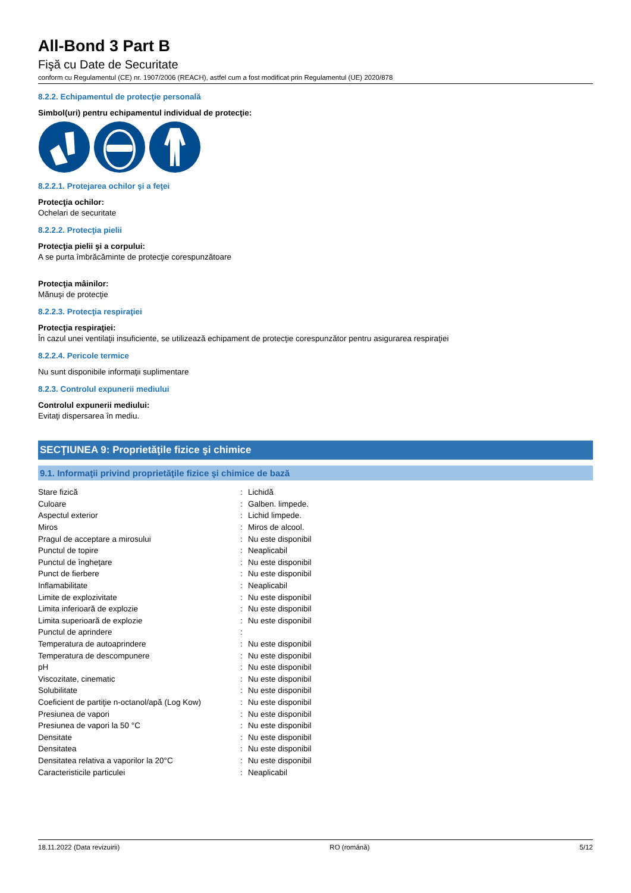All-Bond 3 Part B
Fişă cu Date de Securitate
conform cu Regulamentul (CE) nr. 1907/2006 (REACH), astfel cum a fost modificat prin Regulamentul (UE) 2020/878
8.2.2. Echipamentul de protecţie personală
Simbol(uri) pentru echipamentul individual de protecţie:
8.2.2.1. Protejarea ochilor şi a feţei
Protecţia ochilor:
Ochelari de securitate
8.2.2.2. Protecţia pielii
Protecţia pielii şi a corpului:
A se purta îmbrăcăminte de protecţie corespunzătoare
Protecţia mâinilor:
Mănuşi de protecţie
8.2.2.3. Protecţia respiraţiei
Protecţia respiraţiei:
În cazul unei ventilaţii insuficiente, se utilizează echipament de protecţie corespunzător pentru asigurarea respiraţiei
8.2.2.4. Pericole termice
Nu sunt disponibile informaţii suplimentare
8.2.3. Controlul expunerii mediului
Controlul expunerii mediului:
Evitaţi dispersarea în mediu.
SECŢIUNEA 9: Proprietăţile fizice şi chimice
9.1. Informaţii privind proprietăţile fizice şi chimice de bază
| Stare fizică | : | Lichidă |
| Culoare | : | Galben. limpede. |
| Aspectul exterior | : | Lichid limpede. |
| Miros | : | Miros de alcool. |
| Pragul de acceptare a mirosului | : | Nu este disponibil |
| Punctul de topire | : | Neaplicabil |
| Punctul de îngheţare | : | Nu este disponibil |
| Punct de fierbere | : | Nu este disponibil |
| Inflamabilitate | : | Neaplicabil |
| Limite de explozivitate | : | Nu este disponibil |
| Limita inferioară de explozie | : | Nu este disponibil |
| Limita superioară de explozie | : | Nu este disponibil |
| Punctul de aprindere | : | |
| Temperatura de autoaprindere | : | Nu este disponibil |
| Temperatura de descompunere | : | Nu este disponibil |
| pH | : | Nu este disponibil |
| Viscozitate, cinematic | : | Nu este disponibil |
| Solubilitate | : | Nu este disponibil |
| Coeficient de partiţie n-octanol/apă (Log Kow) | : | Nu este disponibil |
| Presiunea de vapori | : | Nu este disponibil |
| Presiunea de vapori la 50 °C | : | Nu este disponibil |
| Densitate | : | Nu este disponibil |
| Densitatea | : | Nu este disponibil |
| Densitatea relativa a vaporilor la 20°C | : | Nu este disponibil |
| Caracteristicile particulei | : | Neaplicabil |
18.11.2022 (Data revizuirii) RO (română) 5/12